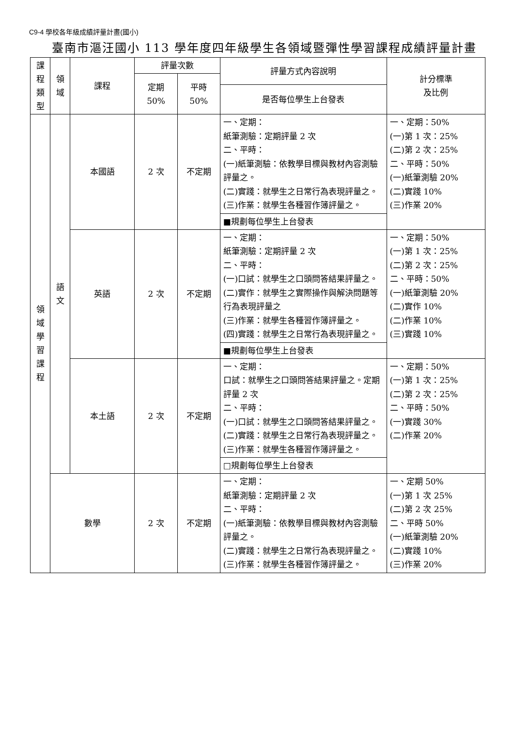C9-4 學校各年級成績評量計畫(國小)
臺南市漚汪國小 113 學年度四年級學生各領域暨彈性學習課程成績評量計畫
| 課 程 類 型 | 領 域 | 課程 | 評量次數 | | 評量方式內容說明 | 計分標準 及比例 |
| --- | --- | --- | --- | --- | --- | --- |
| | | | 定期 50% | 平時 50% | | |
| | | | | | 是否每位學生上台發表 | |
| 領 域 學 習 課 程 | 語 文 | 本國語 | 2 次 | 不定期 | 一、定期： 紙筆測驗：定期評量 2 次 二、平時： (一)紙筆測驗：依教學目標與教材內容測驗評量之。 (二)實踐：就學生之日常行為表現評量之。 (三)作業：就學生各種習作簿評量之。 | 一、定期：50% (一)第 1 次：25% (二)第 2 次：25% 二、平時：50% (一)紙筆測驗 20% (二)實踐 10% (三)作業 20% |
| | | | | | ■規劃每位學生上台發表 | |
| | | 英語 | 2 次 | 不定期 | 一、定期： 紙筆測驗：定期評量 2 次 二、平時： (一)口試：就學生之口頭問答結果評量之。 (二)實作：就學生之實際操作與解決問題等行為表現評量之 (三)作業：就學生各種習作簿評量之。 (四)實踐：就學生之日常行為表現評量之。 | 一、定期：50% (一)第 1 次：25% (二)第 2 次：25% 二、平時：50% (一)紙筆測驗 20% (二)實作 10% (二)作業 10% (三)實踐 10% |
| | | | | | ■規劃每位學生上台發表 | |
| | | 本土語 | 2 次 | 不定期 | 一、定期： 口試：就學生之口頭問答結果評量之。定期評量 2 次 二、平時： (一)口試：就學生之口頭問答結果評量之。 (二)實踐：就學生之日常行為表現評量之。 (三)作業：就學生各種習作簿評量之。 | 一、定期：50% (一)第 1 次：25% (二)第 2 次：25% 二、平時：50% (一)實踐 30% (二)作業 20% |
| | | | | | □規劃每位學生上台發表 | |
| | 數學 | | 2 次 | 不定期 | 一、定期： 紙筆測驗：定期評量 2 次 二、平時： (一)紙筆測驗：依教學目標與教材內容測驗評量之。 (二)實踐：就學生之日常行為表現評量之。 (三)作業：就學生各種習作簿評量之。 | 一、定期 50% (一)第 1 次 25% (二)第 2 次 25% 二、平時 50% (一)紙筆測驗 20% (二)實踐 10% (三)作業 20% |